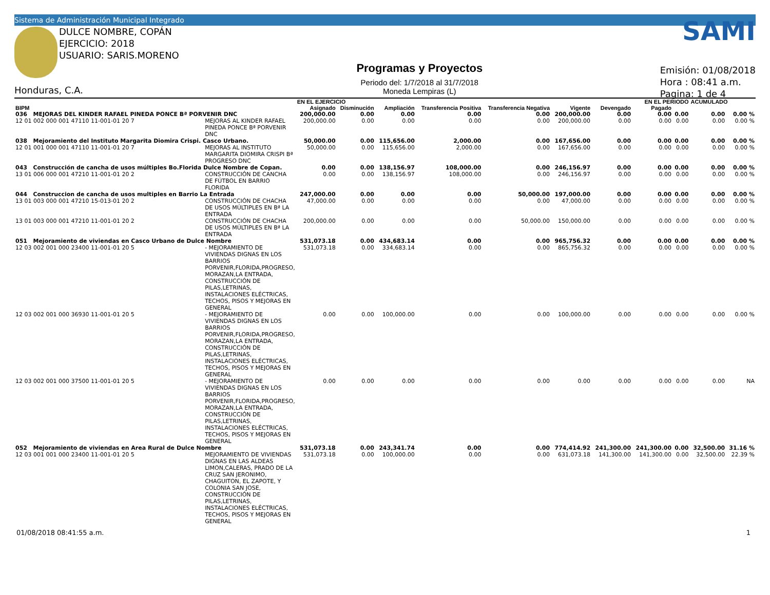Sistema de Administración Municipal Integrado
DULCE NOMBRE, COPÁN
EJERCICIO: 2018
USUARIO: SARIS.MORENO
Honduras, C.A.
Programas y Proyectos
Periodo del: 1/7/2018 al 31/7/2018
Moneda Lempiras (L)
SAMI
Emisión: 01/08/2018
Hora : 08:41 a.m.
Pagina: 1 de 4
| | | EN EL EJERCICIO | | | | | | | EN EL PERIODO | | ACUMULADO | |
| --- | --- | --- | --- | --- | --- | --- | --- | --- | --- | --- | --- | --- |
| BIPM | | Asignado | Disminución | Ampliación | Transferencia Positiva | Transferencia Negativa | Vigente | Devengado | Pagado | | | |
| 036 MEJORAS DEL KINDER RAFAEL PINEDA PONCE Bª PORVENIR DNC | | 200,000.00 | 0.00 | 0.00 | 0.00 | 0.00 | 200,000.00 | 0.00 | 0.00 | 0.00 | 0.00 | 0.00 % |
| 12 01 002 000 001 47110 11-001-01 20 7 | MEJORAS AL KINDER RAFAEL PINEDA PONCE Bª PORVENIR DNC | 200,000.00 | 0.00 | 0.00 | 0.00 | 0.00 | 200,000.00 | 0.00 | 0.00 | 0.00 | 0.00 | 0.00 % |
| 038 Mejoramiento del Instituto Margarita Diomira Crispi. Casco Urbano. | | 50,000.00 | 0.00 | 115,656.00 | 2,000.00 | 0.00 | 167,656.00 | 0.00 | 0.00 | 0.00 | 0.00 | 0.00 % |
| 12 01 001 000 001 47110 11-001-01 20 7 | MEJORAS AL INSTITUTO MARGARITA DIOMIRA CRISPI Bª PROGRESO DNC | 50,000.00 | 0.00 | 115,656.00 | 2,000.00 | 0.00 | 167,656.00 | 0.00 | 0.00 | 0.00 | 0.00 | 0.00 % |
| 043 Construcción de cancha de usos múltiples Bo.Florida Dulce Nombre de Copan. | | 0.00 | 0.00 | 138,156.97 | 108,000.00 | 0.00 | 246,156.97 | 0.00 | 0.00 | 0.00 | 0.00 | 0.00 % |
| 13 01 006 000 001 47210 11-001-01 20 2 | CONSTRUCCIÓN DE CANCHA DE FÚTBOL EN BARRIO FLORIDA | 0.00 | 0.00 | 138,156.97 | 108,000.00 | 0.00 | 246,156.97 | 0.00 | 0.00 | 0.00 | 0.00 | 0.00 % |
| 044 Construccion de cancha de usos multiples en Barrio La Entrada | | 247,000.00 | 0.00 | 0.00 | 0.00 | 50,000.00 | 197,000.00 | 0.00 | 0.00 | 0.00 | 0.00 | 0.00 % |
| 13 01 003 000 001 47210 15-013-01 20 2 | CONSTRUCCIÓN DE CHACHA DE USOS MÚLTIPLES EN Bª LA ENTRADA | 47,000.00 | 0.00 | 0.00 | 0.00 | 0.00 | 47,000.00 | 0.00 | 0.00 | 0.00 | 0.00 | 0.00 % |
| 13 01 003 000 001 47210 11-001-01 20 2 | CONSTRUCCIÓN DE CHACHA DE USOS MÚLTIPLES EN Bª LA ENTRADA | 200,000.00 | 0.00 | 0.00 | 0.00 | 50,000.00 | 150,000.00 | 0.00 | 0.00 | 0.00 | 0.00 | 0.00 % |
| 051 Mejoramiento de viviendas en Casco Urbano de Dulce Nombre | | 531,073.18 | 0.00 | 434,683.14 | 0.00 | 0.00 | 965,756.32 | 0.00 | 0.00 | 0.00 | 0.00 | 0.00 % |
| 12 03 002 001 000 23400 11-001-01 20 5 | - MEJORAMIENTO DE VIVIENDAS DIGNAS EN LOS BARRIOS PORVENIR,FLORIDA,PROGRESO, MORAZAN,LA ENTRADA, CONSTRUCCIÓN DE PILAS,LETRINAS, INSTALACIONES ELÉCTRICAS, TECHOS, PISOS Y MEJORAS EN GENERAL | 531,073.18 | 0.00 | 334,683.14 | 0.00 | 0.00 | 865,756.32 | 0.00 | 0.00 | 0.00 | 0.00 | 0.00 % |
| 12 03 002 001 000 36930 11-001-01 20 5 | - MEJORAMIENTO DE VIVIENDAS DIGNAS EN LOS BARRIOS PORVENIR,FLORIDA,PROGRESO, MORAZAN,LA ENTRADA, CONSTRUCCIÓN DE PILAS,LETRINAS, INSTALACIONES ELÉCTRICAS, TECHOS, PISOS Y MEJORAS EN GENERAL | 0.00 | 0.00 | 100,000.00 | 0.00 | 0.00 | 100,000.00 | 0.00 | 0.00 | 0.00 | 0.00 | 0.00 % |
| 12 03 002 001 000 37500 11-001-01 20 5 | - MEJORAMIENTO DE VIVIENDAS DIGNAS EN LOS BARRIOS PORVENIR,FLORIDA,PROGRESO, MORAZAN,LA ENTRADA, CONSTRUCCIÓN DE PILAS,LETRINAS, INSTALACIONES ELÉCTRICAS, TECHOS, PISOS Y MEJORAS EN GENERAL | 0.00 | 0.00 | 0.00 | 0.00 | 0.00 | 0.00 | 0.00 | 0.00 | 0.00 | 0.00 | NA |
| 052 Mejoramiento de viviendas en Area Rural de Dulce Nombre | | 531,073.18 | 0.00 | 243,341.74 | 0.00 | 0.00 | 774,414.92 | 241,300.00 | 241,300.00 | 0.00 | 32,500.00 | 31.16 % |
| 12 03 001 001 000 23400 11-001-01 20 5 | MEJORAMIENTO DE VIVIENDAS DIGNAS EN LAS ALDEAS LIMON,CALERAS, PRADO DE LA CRUZ SAN JERONIMO, CHAGUITON, EL ZAPOTE, Y COLONIA SAN JOSE, CONSTRUCCIÓN DE PILAS,LETRINAS, INSTALACIONES ELÉCTRICAS, TECHOS, PISOS Y MEJORAS EN GENERAL | 531,073.18 | 0.00 | 100,000.00 | 0.00 | 0.00 | 631,073.18 | 141,300.00 | 141,300.00 | 0.00 | 32,500.00 | 22.39 % |
01/08/2018 08:41:55 a.m. 1